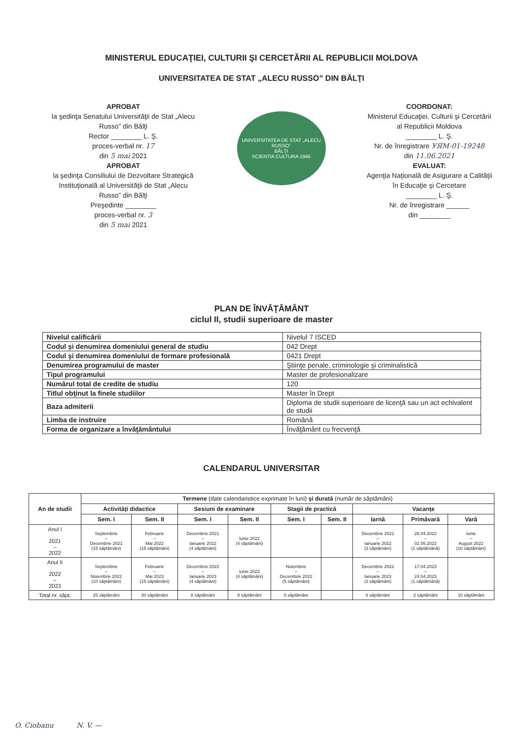MINISTERUL EDUCAŢIEI, CULTURII ŞI CERCETĂRII AL REPUBLICII MOLDOVA
UNIVERSITATEA DE STAT „ALECU RUSSO” DIN BĂLŢI
APROBAT
la şedinţa Senatului Universităţii de Stat „Alecu Russo” din Bălţi
Rector ________ L. Ş.
proces-verbal nr. 17
din 5 mai 2021
APROBAT
la şedinţa Consiliului de Dezvoltare Strategică Instituţională al Universităţii de Stat „Alecu Russo” din Bălţi
Preşedinte ________
proces-verbal nr. 3
din 5 mai 2021
UNIVERSITATEA DE STAT „ALECU RUSSO”
BĂLŢI
SCIENTIA CULTURA 1945
COORDONAT:
Ministerul Educaţiei, Culturii şi Cercetării al Republicii Moldova
________ L. Ş.
Nr. de înregistrare УЯМ-01-19248
din 11.06.2021
EVALUAT:
Agenţia Naţională de Asigurare a Calităţii în Educaţie şi Cercetare
________ L. Ş.
Nr. de înregistrare ______
din ________
PLAN DE ÎNVĂŢĂMÂNT
ciclul II, studii superioare de master
| Nivelul calificării | Nivelul 7 ISCED |
| Codul şi denumirea domeniului general de studiu | 042 Drept |
| Codul şi denumirea domeniului de formare profesională | 0421 Drept |
| Denumirea programului de master | Ştiinţe penale, criminologie şi criminalistică |
| Tipul programului | Master de profesionalizare |
| Numărul total de credite de studiu | 120 |
| Titlul obţinut la finele studiilor | Master în Drept |
| Baza admiterii | Diploma de studii superioare de licenţă sau un act echivalent de studii |
| Limba de instruire | Română |
| Forma de organizare a învăţământului | Învăţământ cu frecvenţă |
CALENDARUL UNIVERSITAR
| An de studii | Termene (date calendaristice exprimate în luni) şi durată (număr de săptămâni) | | | | | | | | |
| --- | --- | --- | --- | --- | --- | --- | --- | --- | --- |
| | Activităţi didactice | | Sesiuni de examinare | | Stagii de practică | | Vacanţe | | |
| | Sem. I | Sem. II | Sem. I | Sem. II | Sem. I | Sem. II | Iarnă | Primăvară | Vară |
| Anul I 2021 – 2022 | Septembrie – Decembrie 2021 (15 săptămâni) | Februarie – Mai 2022 (15 săptămâni) | Decembrie 2021 – Ianuarie 2022 (4 săptămâni) | Iunie 2022 (4 săptămâni) | | | Decembrie 2021 – Ianuarie 2022 (3 săptămâni) | 26.04.2022 – 02.05.2022 (1 săptămână) | Iunie – August 2022 (10 săptămâni) |
| Anul II 2022 – 2023 | Septembrie – Noiembrie 2022 (10 săptămâni) | Februarie – Mai 2023 (15 săptămâni) | Decembrie 2022 – Ianuarie 2023 (4 săptămâni) | Iunie 2023 (4 săptămâni) | Noiembrie – Decembrie 2022 (5 săptămâni) | | Decembrie 2022 – Ianuarie 2023 (3 săptămâni) | 17.04.2023 – 24.04.2023 (1 săptămână) | |
| Total nr. săpt. | 25 săptămâni | 30 săptămâni | 8 săptămâni | 8 săptămâni | 5 săptămâni | | 6 săptămâni | 2 săptămâni | 10 săptămâni |
O. Ciobanu N. V. —